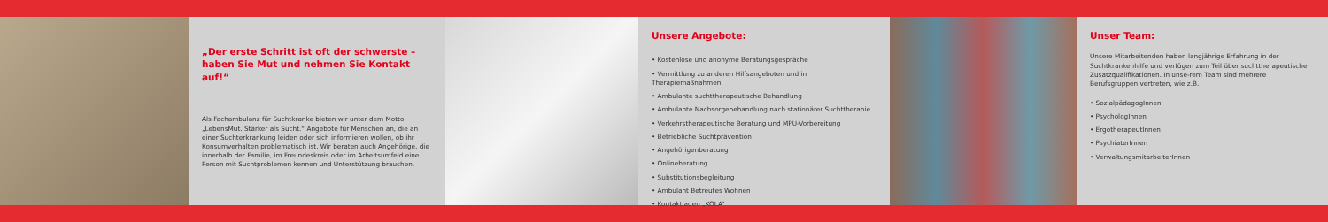„Der erste Schritt ist oft der schwerste –
haben Sie Mut und nehmen Sie Kontakt auf!“
Als Fachambulanz für Suchtkranke bieten wir unter dem Motto „LebensMut. Stärker als Sucht.“ Angebote für Menschen an, die an einer Suchterkrankung leiden oder sich informieren wollen, ob ihr Konsumverhalten problematisch ist. Wir beraten auch Angehörige, die innerhalb der Familie, im Freundeskreis oder im Arbeitsumfeld eine Person mit Suchtproblemen kennen und Unterstützung brauchen.
Unsere Angebote:
• Kostenlose und anonyme Beratungsgespräche
• Vermittlung zu anderen Hilfsangeboten und in Therapiemaßnahmen
• Ambulante suchttherapeutische Behandlung
• Ambulante Nachsorgebehandlung nach stationärer Suchttherapie
• Verkehrstherapeutische Beratung und MPU-Vorbereitung
• Betriebliche Suchtprävention
• Angehörigenberatung
• Onlineberatung
• Substitutionsbegleitung
• Ambulant Betreutes Wohnen
• Kontaktladen „KOLA“
Unser Team:
Unsere Mitarbeitenden haben langjährige Erfahrung in der Suchtkrankenhilfe und verfügen zum Teil über suchttherapeutische Zusatzqualifikationen. In unse-rem Team sind mehrere Berufsgruppen vertreten, wie z.B.
• SozialpädagogInnen
• PsychologInnen
• ErgotherapeutInnen
• PsychiaterInnen
• VerwaltungsmitarbeiterInnen